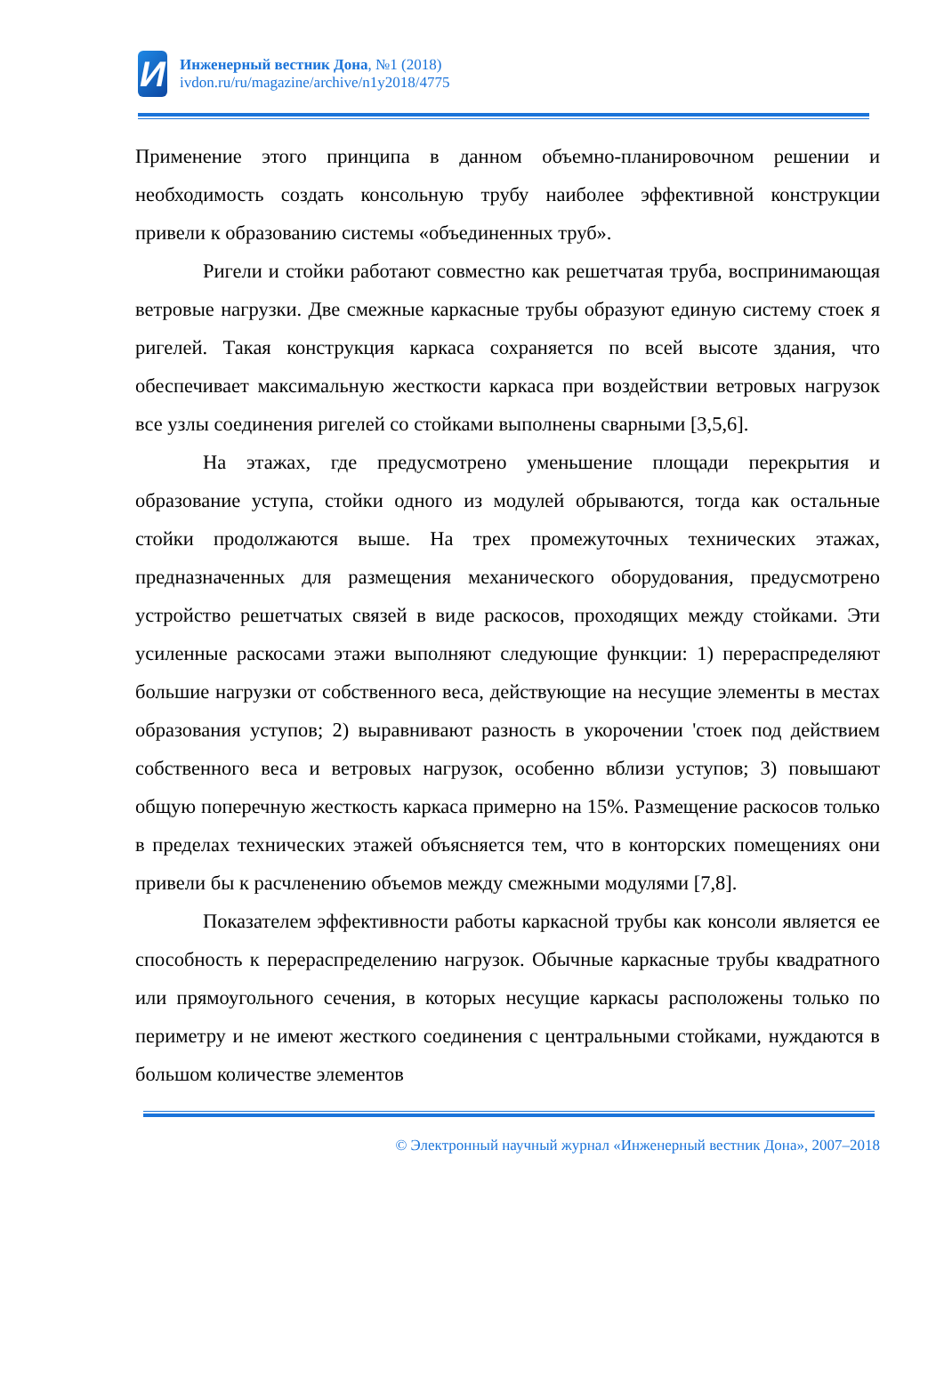И
Инженерный вестник Дона, №1 (2018)
ivdon.ru/ru/magazine/archive/n1y2018/4775
Применение этого принципа в данном объемно-планировочном решении и необходимость создать консольную трубу наиболее эффективной конструкции привели к образованию системы «объединенных труб».
Ригели и стойки работают совместно как решетчатая труба, воспринимающая ветровые нагрузки. Две смежные каркасные трубы образуют единую систему стоек я ригелей. Такая конструкция каркаса сохраняется по всей высоте здания, что обеспечивает максимальную жесткости каркаса при воздействии ветровых нагрузок все узлы соединения ригелей со стойками выполнены сварными [3,5,6].
На этажах, где предусмотрено уменьшение площади перекрытия и образование уступа, стойки одного из модулей обрываются, тогда как остальные стойки продолжаются выше. На трех промежуточных технических этажах, предназначенных для размещения механического оборудования, предусмотрено устройство решетчатых связей в виде раскосов, проходящих между стойками. Эти усиленные раскосами этажи выполняют следующие функции: 1) перераспределяют большие нагрузки от собственного веса, действующие на несущие элементы в местах образования уступов; 2) выравнивают разность в укорочении 'стоек под действием собственного веса и ветровых нагрузок, особенно вблизи уступов; 3) повышают общую поперечную жесткость каркаса примерно на 15%. Размещение раскосов только в пределах технических этажей объясняется тем, что в конторских помещениях они привели бы к расчленению объемов между смежными модулями [7,8].
Показателем эффективности работы каркасной трубы как консоли является ее способность к перераспределению нагрузок. Обычные каркасные трубы квадратного или прямоугольного сечения, в которых несущие каркасы расположены только по периметру и не имеют жесткого соединения с центральными стойками, нуждаются в большом количестве элементов
© Электронный научный журнал «Инженерный вестник Дона», 2007–2018